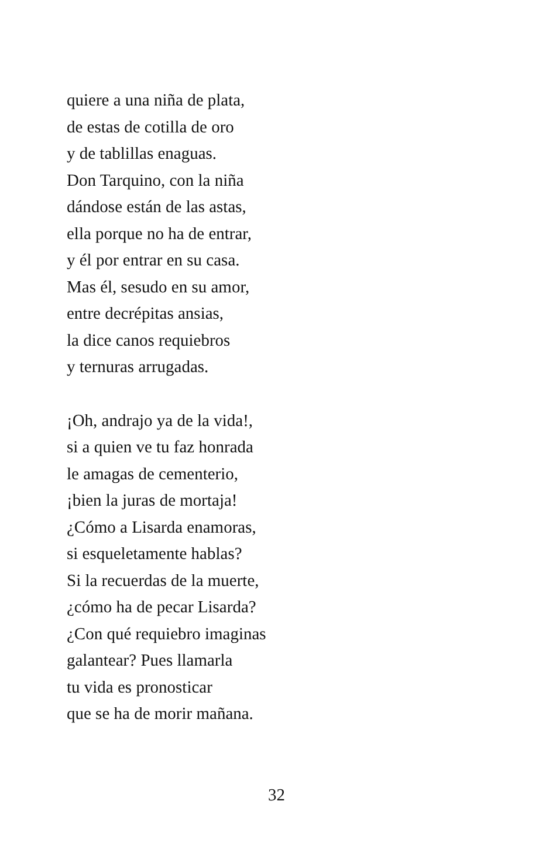quiere a una niña de plata,
de estas de cotilla de oro
y de tablillas enaguas.
Don Tarquino, con la niña
dándose están de las astas,
ella porque no ha de entrar,
y él por entrar en su casa.
Mas él, sesudo en su amor,
entre decrépitas ansias,
la dice canos requiebros
y ternuras arrugadas.
¡Oh, andrajo ya de la vida!,
si a quien ve tu faz honrada
le amagas de cementerio,
¡bien la juras de mortaja!
¿Cómo a Lisarda enamoras,
si esqueletamente hablas?
Si la recuerdas de la muerte,
¿cómo ha de pecar Lisarda?
¿Con qué requiebro imaginas
galantear? Pues llamarla
tu vida es pronosticar
que se ha de morir mañana.
32